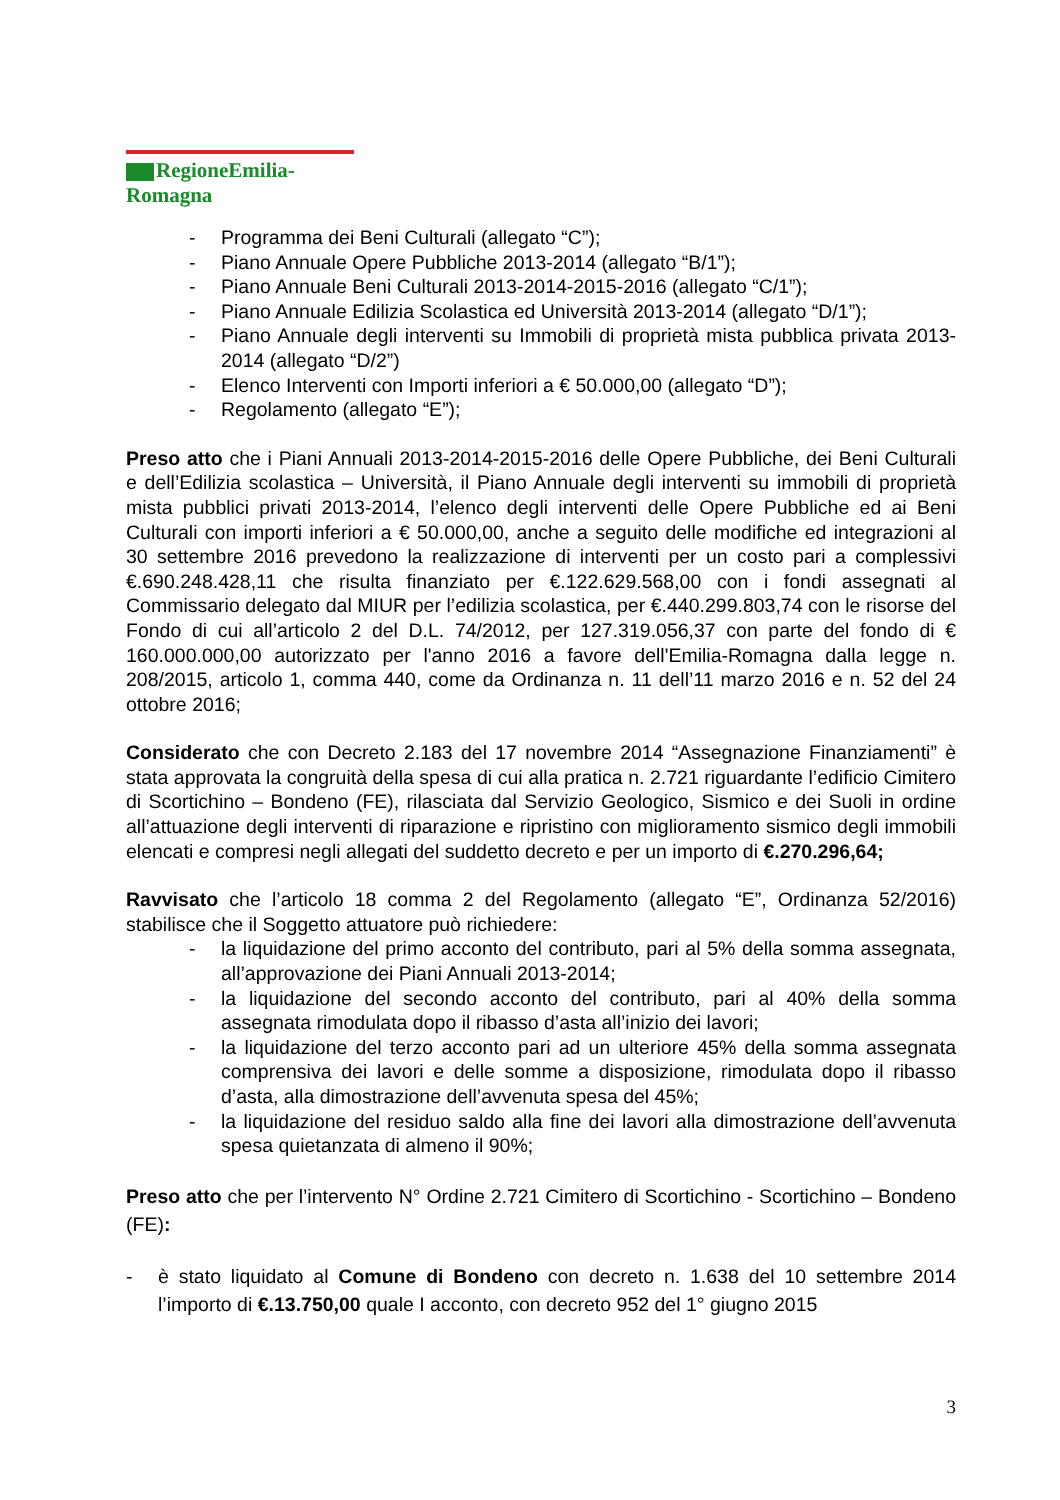RegioneEmilia-Romagna
- Programma dei Beni Culturali (allegato “C”);
- Piano Annuale Opere Pubbliche 2013-2014 (allegato “B/1”);
- Piano Annuale Beni Culturali 2013-2014-2015-2016 (allegato “C/1”);
- Piano Annuale Edilizia Scolastica ed Università 2013-2014 (allegato “D/1”);
- Piano Annuale degli interventi su Immobili di proprietà mista pubblica privata 2013-2014 (allegato “D/2”)
- Elenco Interventi con Importi inferiori a € 50.000,00 (allegato “D”);
- Regolamento (allegato “E”);
Preso atto che i Piani Annuali 2013-2014-2015-2016 delle Opere Pubbliche, dei Beni Culturali e dell’Edilizia scolastica – Università, il Piano Annuale degli interventi su immobili di proprietà mista pubblici privati 2013-2014, l’elenco degli interventi delle Opere Pubbliche ed ai Beni Culturali con importi inferiori a € 50.000,00, anche a seguito delle modifiche ed integrazioni al 30 settembre 2016 prevedono la realizzazione di interventi per un costo pari a complessivi €.690.248.428,11 che risulta finanziato per €.122.629.568,00 con i fondi assegnati al Commissario delegato dal MIUR per l’edilizia scolastica, per €.440.299.803,74 con le risorse del Fondo di cui all’articolo 2 del D.L. 74/2012, per 127.319.056,37 con parte del fondo di € 160.000.000,00 autorizzato per l'anno 2016 a favore dell'Emilia-Romagna dalla legge n. 208/2015, articolo 1, comma 440, come da Ordinanza n. 11 dell’11 marzo 2016 e n. 52 del 24 ottobre 2016;
Considerato che con Decreto 2.183 del 17 novembre 2014 “Assegnazione Finanziamenti” è stata approvata la congruità della spesa di cui alla pratica n. 2.721 riguardante l’edificio Cimitero di Scortichino – Bondeno (FE), rilasciata dal Servizio Geologico, Sismico e dei Suoli in ordine all’attuazione degli interventi di riparazione e ripristino con miglioramento sismico degli immobili elencati e compresi negli allegati del suddetto decreto e per un importo di €.270.296,64;
Ravvisato che l’articolo 18 comma 2 del Regolamento (allegato “E”, Ordinanza 52/2016) stabilisce che il Soggetto attuatore può richiedere:
- la liquidazione del primo acconto del contributo, pari al 5% della somma assegnata, all’approvazione dei Piani Annuali 2013-2014;
- la liquidazione del secondo acconto del contributo, pari al 40% della somma assegnata rimodulata dopo il ribasso d’asta all’inizio dei lavori;
- la liquidazione del terzo acconto pari ad un ulteriore 45% della somma assegnata comprensiva dei lavori e delle somme a disposizione, rimodulata dopo il ribasso d’asta, alla dimostrazione dell’avvenuta spesa del 45%;
- la liquidazione del residuo saldo alla fine dei lavori alla dimostrazione dell’avvenuta spesa quietanzata di almeno il 90%;
Preso atto che per l’intervento N° Ordine 2.721 Cimitero di Scortichino - Scortichino – Bondeno (FE):
- è stato liquidato al Comune di Bondeno con decreto n. 1.638 del 10 settembre 2014 l’importo di €.13.750,00 quale I acconto, con decreto 952 del 1° giugno 2015
3